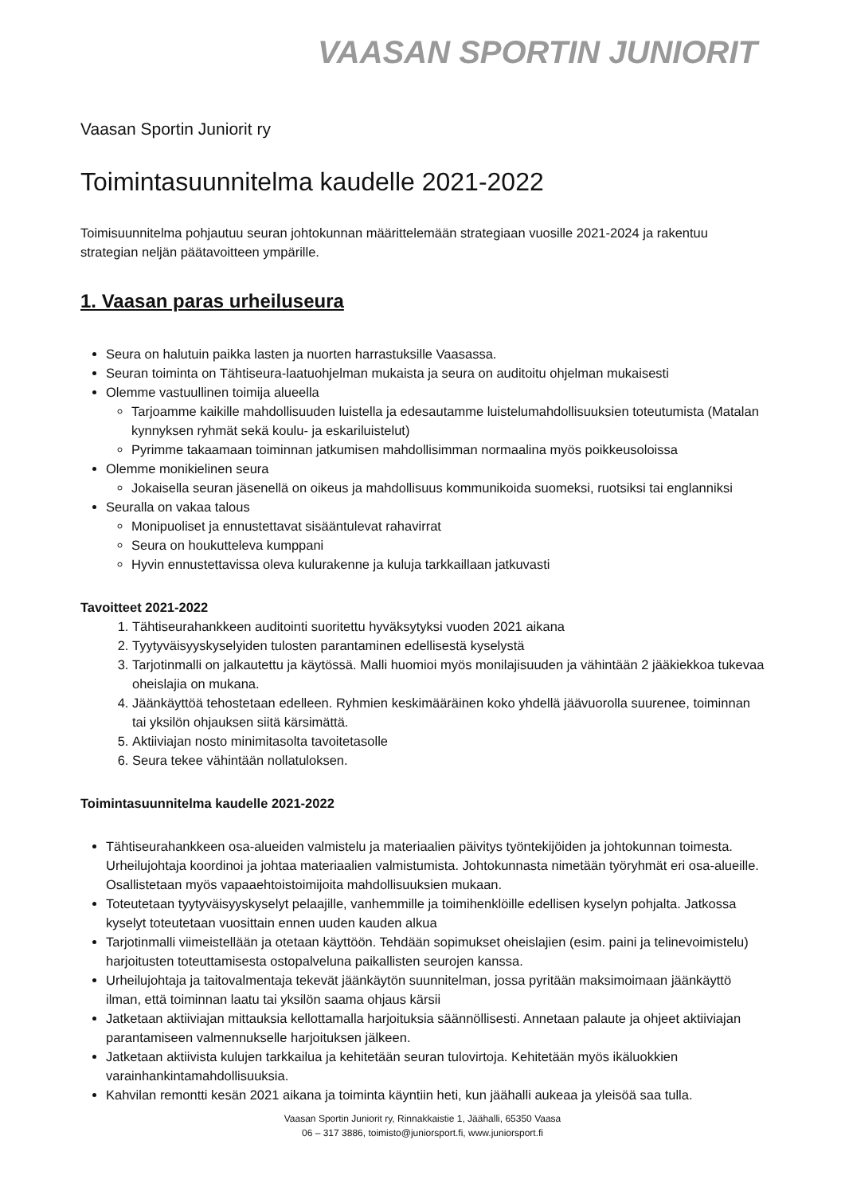VAASAN SPORTIN JUNIORIT
Vaasan Sportin Juniorit ry
Toimintasuunnitelma kaudelle 2021-2022
Toimisuunnitelma pohjautuu seuran johtokunnan määrittelemään strategiaan vuosille 2021-2024 ja rakentuu strategian neljän päätavoitteen ympärille.
1. Vaasan paras urheiluseura
Seura on halutuin paikka lasten ja nuorten harrastuksille Vaasassa.
Seuran toiminta on Tähtiseura-laatuohjelman mukaista ja seura on auditoitu ohjelman mukaisesti
Olemme vastuullinen toimija alueella
Tarjoamme kaikille mahdollisuuden luistella ja edesautamme luistelumahdollisuuksien toteutumista (Matalan kynnyksen ryhmät sekä koulu- ja eskariluistelut)
Pyrimme takaamaan toiminnan jatkumisen mahdollisimman normaalina myös poikkeusoloissa
Olemme monikielinen seura
Jokaisella seuran jäsenellä on oikeus ja mahdollisuus kommunikoida suomeksi, ruotsiksi tai englanniksi
Seuralla on vakaa talous
Monipuoliset ja ennustettavat sisääntulevat rahavirrat
Seura on houkutteleva kumppani
Hyvin ennustettavissa oleva kulurakenne ja kuluja tarkkaillaan jatkuvasti
Tavoitteet 2021-2022
1. Tähtiseurahankkeen auditointi suoritettu hyväksytyksi vuoden 2021 aikana
2. Tyytyväisyyskyselyiden tulosten parantaminen edellisestä kyselystä
3. Tarjotinmalli on jalkautettu ja käytössä. Malli huomioi myös monilajisuuden ja vähintään 2 jääkiekkoa tukevaa oheislajia on mukana.
4. Jäänkäyttöä tehostetaan edelleen. Ryhmien keskimääräinen koko yhdellä jäävuorolla suurenee, toiminnan tai yksilön ohjauksen siitä kärsimättä.
5. Aktiiviajan nosto minimitasolta tavoitetasolle
6. Seura tekee vähintään nollatuloksen.
Toimintasuunnitelma kaudelle 2021-2022
Tähtiseurahankkeen osa-alueiden valmistelu ja materiaalien päivitys työntekijöiden ja johtokunnan toimesta. Urheilujohtaja koordinoi ja johtaa materiaalien valmistumista. Johtokunnasta nimetään työryhmät eri osa-alueille. Osallistetaan myös vapaaehtoistoimijoita mahdollisuuksien mukaan.
Toteutetaan tyytyväisyyskyselyt pelaajille, vanhemmille ja toimihenklöille edellisen kyselyn pohjalta. Jatkossa kyselyt toteutetaan vuosittain ennen uuden kauden alkua
Tarjotinmalli viimeistellään ja otetaan käyttöön. Tehdään sopimukset oheislajien (esim. paini ja telinevoimistelu) harjoitusten toteuttamisesta ostopalveluna paikallisten seurojen kanssa.
Urheilujohtaja ja taitovalmentaja tekevät jäänkäytön suunnitelman, jossa pyritään maksimoimaan jäänkäyttö ilman, että toiminnan laatu tai yksilön saama ohjaus kärsii
Jatketaan aktiiviajan mittauksia kellottamalla harjoituksia säännöllisesti. Annetaan palaute ja ohjeet aktiiviajan parantamiseen valmennukselle harjoituksen jälkeen.
Jatketaan aktiivista kulujen tarkkailua ja kehitetään seuran tulovirtoja. Kehitetään myös ikäluokkien varainhankintamahdollisuuksia.
Kahvilan remontti kesän 2021 aikana ja toiminta käyntiin heti, kun jäähalli aukeaa ja yleisöä saa tulla.
Vaasan Sportin Juniorit ry, Rinnakkaistie 1, Jäähalli, 65350 Vaasa
06 – 317 3886, toimisto@juniorsport.fi, www.juniorsport.fi